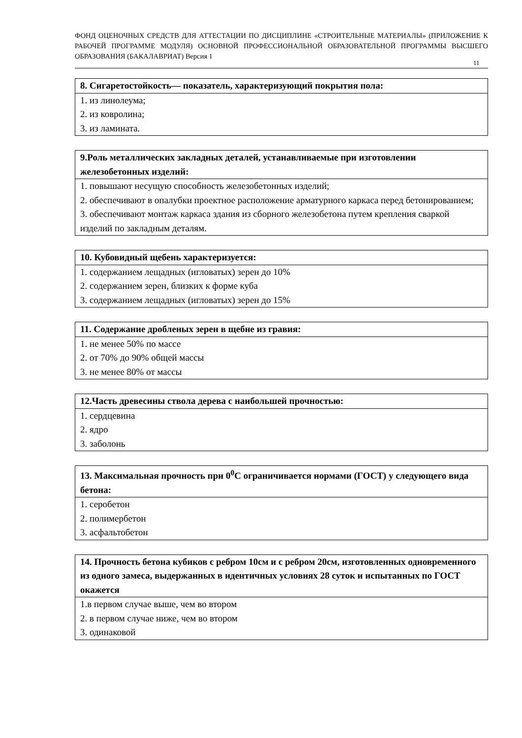ФОНД ОЦЕНОЧНЫХ СРЕДСТВ ДЛЯ АТТЕСТАЦИИ ПО ДИСЦИПЛИНЕ «СТРОИТЕЛЬНЫЕ МАТЕРИАЛЫ» (ПРИЛОЖЕНИЕ К РАБОЧЕЙ ПРОГРАММЕ МОДУЛЯ) ОСНОВНОЙ ПРОФЕССИОНАЛЬНОЙ ОБРАЗОВАТЕЛЬНОЙ ПРОГРАММЫ ВЫСШЕГО ОБРАЗОВАНИЯ (БАКАЛАВРИАТ) Версия 1
11
| 8. Сигаретостойкость— показатель, характеризующий покрытия пола: |
| --- |
| 1. из линолеума; 2. из ковролина; 3. из ламината. |
| 9.Роль металлических закладных деталей, устанавливаемые при изготовлении железобетонных изделий: |
| --- |
| 1. повышают несущую способность железобетонных изделий; 2. обеспечивают в опалубки проектное расположение арматурного каркаса перед бетонированием; 3. обеспечивают монтаж каркаса здания из сборного железобетона путем крепления сваркой изделий по закладным деталям. |
| 10. Кубовидный щебень характеризуется: |
| --- |
| 1. содержанием лещадных (игловатых) зерен до 10% 2. содержанием зерен, близких к форме куба 3. содержанием лещадных (игловатых) зерен до 15% |
| 11. Содержание дробленых зерен в щебне из гравия: |
| --- |
| 1. не менее 50% по массе 2. от 70% до 90% общей массы 3. не менее 80% от массы |
| 12.Часть древесины ствола дерева с наибольшей прочностью: |
| --- |
| 1. сердцевина 2. ядро 3. заболонь |
| 13. Максимальная прочность при 0<sup>0</sup>С ограничивается нормами (ГОСТ) у следующего вида бетона: |
| --- |
| 1. серобетон 2. полимербетон 3. асфальтобетон |
| 14. Прочность бетона кубиков с ребром 10см и с ребром 20см, изготовленных одновременного из одного замеса, выдержанных в идентичных условиях 28 суток и испытанных по ГОСТ окажется |
| --- |
| 1.в первом случае выше, чем во втором 2. в первом случае ниже, чем во втором 3. одинаковой |